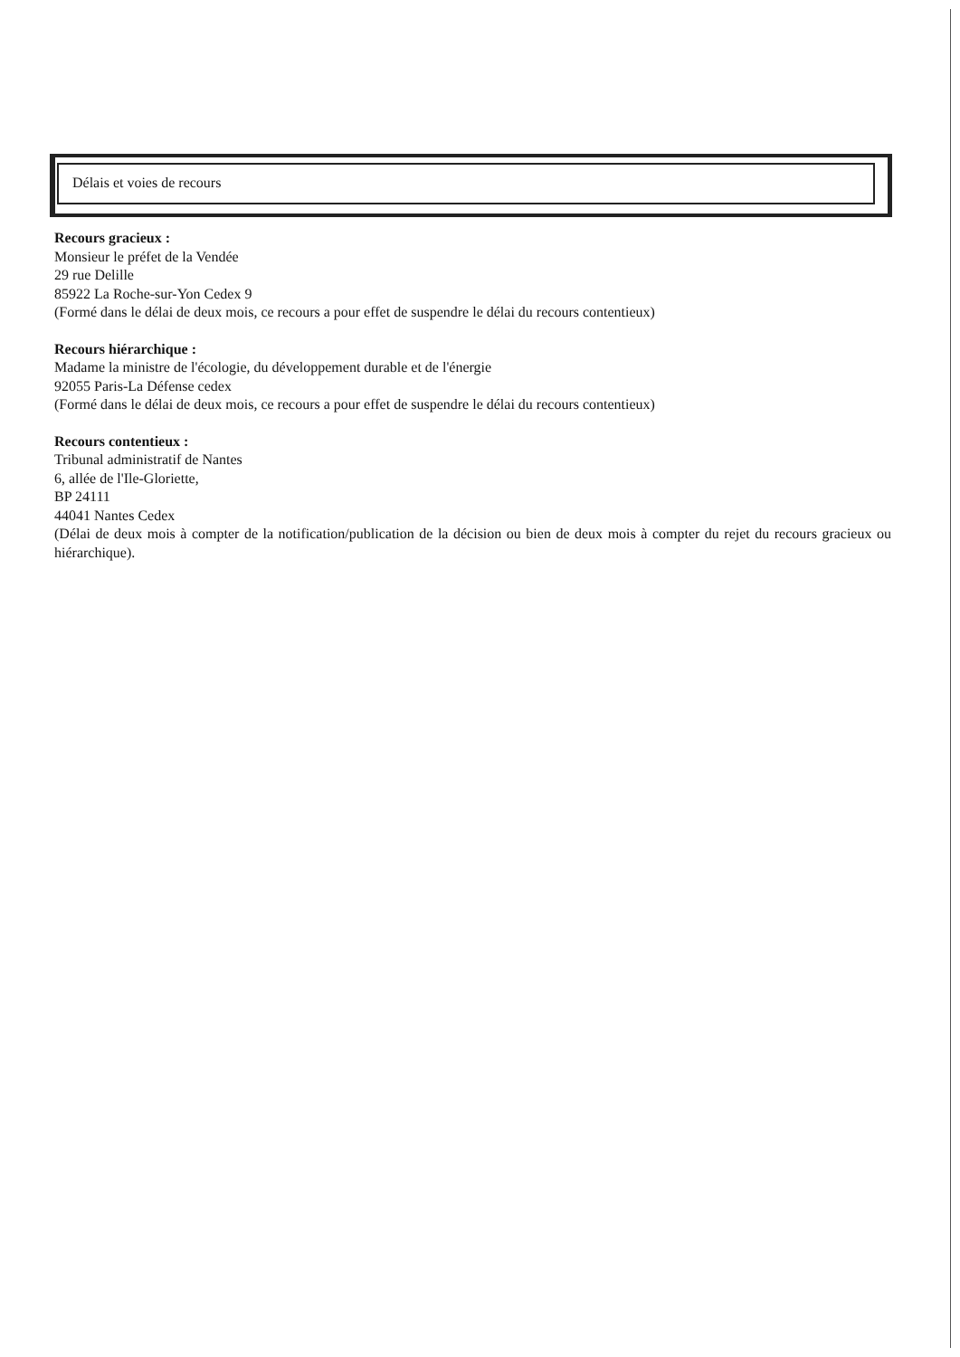Délais et voies de recours
Recours gracieux :
Monsieur le préfet de la Vendée
29 rue Delille
85922 La Roche-sur-Yon Cedex 9
(Formé dans le délai de deux mois, ce recours a pour effet de suspendre le délai du recours contentieux)
Recours hiérarchique :
Madame la ministre de l'écologie, du développement durable et de l'énergie
92055 Paris-La Défense cedex
(Formé dans le délai de deux mois, ce recours a pour effet de suspendre le délai du recours contentieux)
Recours contentieux :
Tribunal administratif de Nantes
6, allée de l'Ile-Gloriette,
BP 24111
44041 Nantes Cedex
(Délai de deux mois à compter de la notification/publication de la décision ou bien de deux mois à compter du rejet du recours gracieux ou hiérarchique).